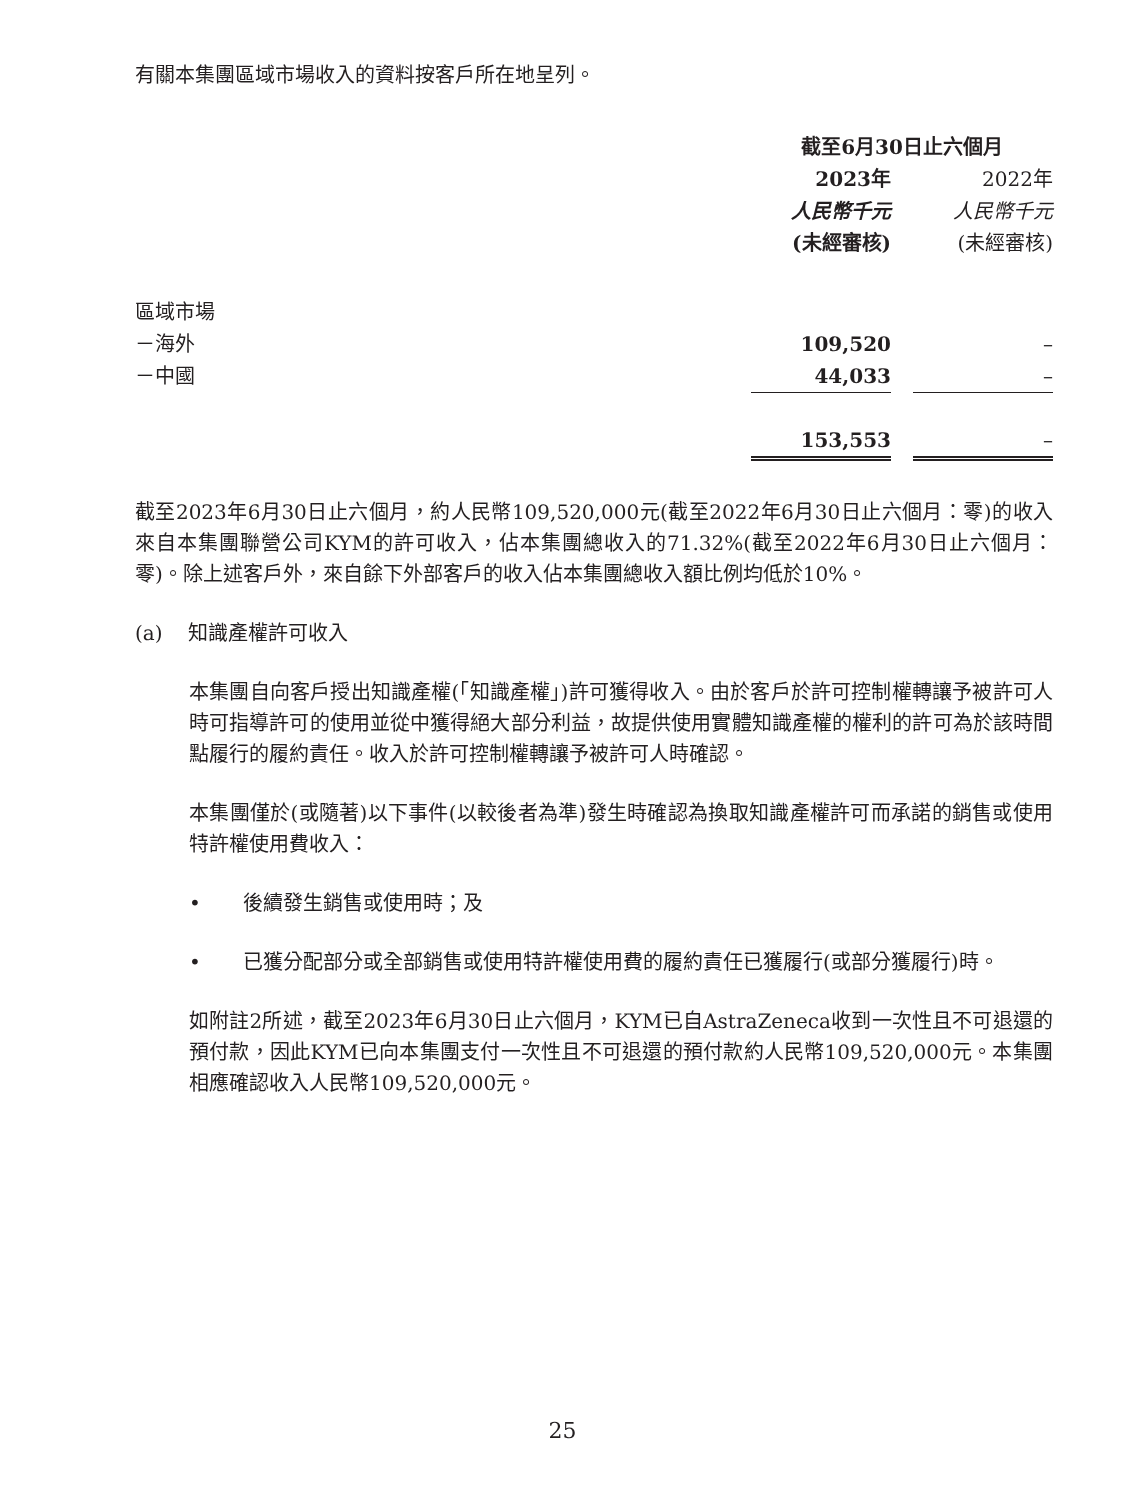有關本集團區域市場收入的資料按客戶所在地呈列。
| | 截至6月30日止六個月 | | |
| | 2023年 | | 2022年 |
| | 人民幣千元 | | 人民幣千元 |
| | (未經審核) | | (未經審核) |
| 區域市場 | | | |
| －海外 | 109,520 | | – |
| －中國 | 44,033 | | – |
| | 153,553 | | – |
截至2023年6月30日止六個月，約人民幣109,520,000元(截至2022年6月30日止六個月：零)的收入來自本集團聯營公司KYM的許可收入，佔本集團總收入的71.32%(截至2022年6月30日止六個月：零)。除上述客戶外，來自餘下外部客戶的收入佔本集團總收入額比例均低於10%。
(a) 知識產權許可收入
本集團自向客戶授出知識產權(「知識產權」)許可獲得收入。由於客戶於許可控制權轉讓予被許可人時可指導許可的使用並從中獲得絕大部分利益，故提供使用實體知識產權的權利的許可為於該時間點履行的履約責任。收入於許可控制權轉讓予被許可人時確認。
本集團僅於(或隨著)以下事件(以較後者為準)發生時確認為換取知識產權許可而承諾的銷售或使用特許權使用費收入：
• 後續發生銷售或使用時；及
• 已獲分配部分或全部銷售或使用特許權使用費的履約責任已獲履行(或部分獲履行)時。
如附註2所述，截至2023年6月30日止六個月，KYM已自AstraZeneca收到一次性且不可退還的預付款，因此KYM已向本集團支付一次性且不可退還的預付款約人民幣109,520,000元。本集團相應確認收入人民幣109,520,000元。
25